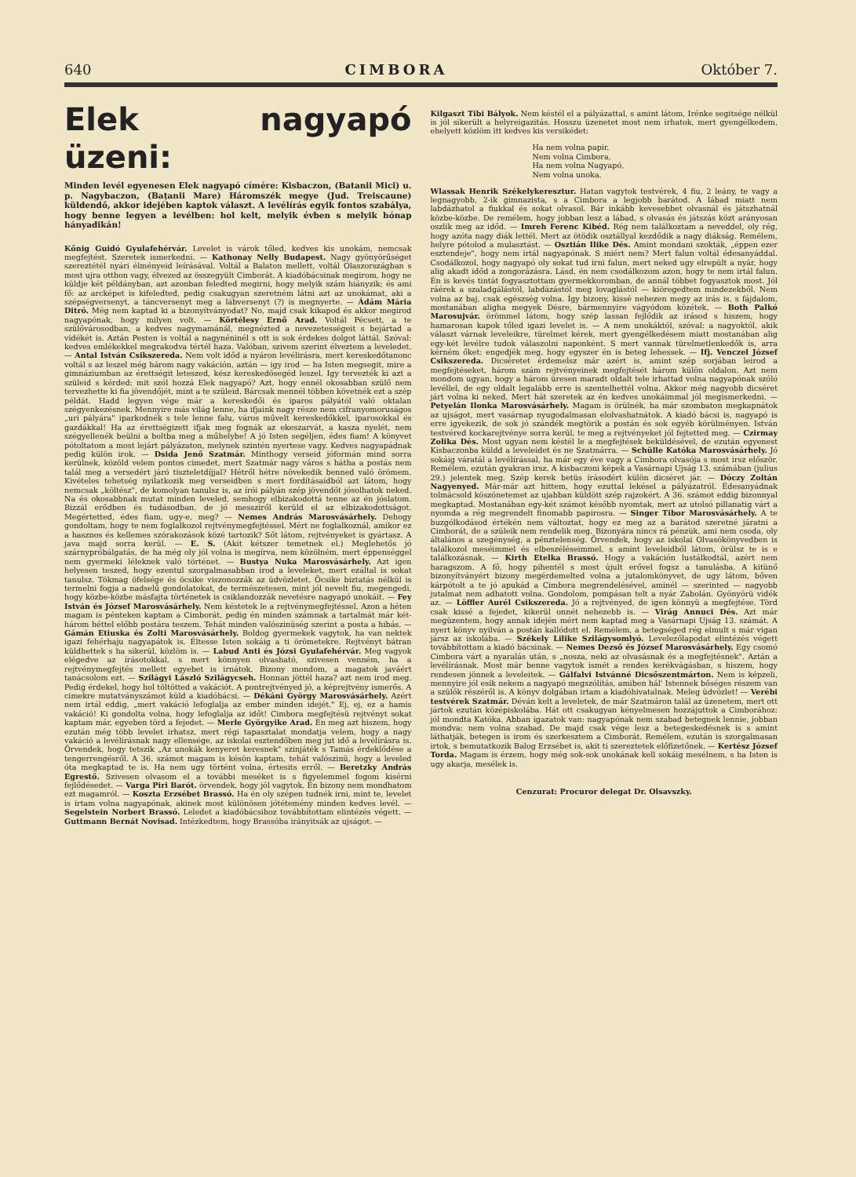640 CIMBORA Október 7.
Elek nagyapó üzeni:
Minden levél egyenesen Elek nagyapó címére: Kisbaczon, (Batanii Mici) u. p. Nagybaczon, (Bațanii Mare) Háromszék megye (Jud. Treiscaune) küldendő, akkor idejében kaptok választ. A levélírás egyik fontos szabálya, hogy benne legyen a levélben: hol kelt, melyik évben s melyik hónap hányadikán!
Kőnig Guidó Gyulafehérvár. Levelet is várok tőled, kedves kis unokám, nemcsak megfejtést. Szeretek ismerkedni. — Kathonay Nelly Budapest. Nagy gyönyörűséget szereztétél nyári élményeid leírásával. Voltál a Balaton mellett, voltál Olaszországban s most ujra otthon vagy, élvezed az összegyült Cimborát. A kiadóbácsinak megirom, hogy ne küldje két példányban, azt azonban feledted megirni, hogy melyik szám hiányzik; és ami fő: az arcképet is kifeledted, pedig csakugyan szeretném látni azt az unokámat, aki a szépségversenyt, a táncversenyt meg a lábversenyt (?) is megnyerte. — Ádám Mária Ditró. Még nem kaptad ki a bizonyítványodat? No, majd csak kikapod és akkor megirod nagyapónak, hogy milyen volt. — Körtélesy Ernő Arad. Voltál Pécsett, a te szülővárosodban, a kedves nagymamánál, megnézted a nevezetességeit s bejártad a vidékét is. Aztán Pesten is voltál a nagynéninél s ott is sok érdekes dolgot láttál. Szóval: kedves emlékekkel megrakodva tértél haza. Valóban, szivem szerint élveztem a leveledet. — Antal István Csikszereda. Nem volt időd a nyáron levélirásra, mert kereskedőtanonc voltál s az leszel még három nagy vakáción, aztán — igy irod — ha Isten megsegit, mire a gimnáziumban az érettségit leteszed, kész kereskedősegéd leszel. Igy tervezték ki azt a szüleid s kérded: mit szól hozzá Elek nagyapó? Azt, hogy ennél okosabban szülő nem tervezhette ki fia jövendőjét, mint a te szüleid. Bárcsak mennél többen követnék ezt a szép példát. Hadd legyen vége már a kereskedői és iparos pályától való oktalan szégyenkezésnek. Mennyire más világ lenne, ha ifjaink nagy része nem cifranyomoruságos „uri pályára" iparkodnék s tele lenne falu, város művelt kereskedőkkel, iparosokkal és gazdákkal! Ha az érettségizett ifjak meg fognák az ekeszarvát, a kasza nyelét, nem szégyellenék beülni a boltba meg a műhelybe! A jó Isten segéljen, édes fiam! A könyvet pótoltatom a most lejárt pályázaton, melynek szintén nyertese vagy. Kedves nagyapádnak pedig külön irok. — Dsida Jenő Szatmár. Minthogy verseid jóformán mind sorra kerülnek, közöld velem pontos cimedet, mert Szatmár nagy város s hátha a postás nem talál meg a versedért járó tiszteletdíjjal? Hétről hétre növekedik benned való örömem. Kivételes tehetség nyilatkozik meg verseidben s mert fordításaidból azt látom, hogy nemcsak „költész", de komolyan tanulsz is, az írói pályán szép jövendőt jósolhatok neked. Na és okosabbnak mutat minden leveled, semhogy elbizakodottá tenne az én jóslatom. Bizzál erődben és tudásodban, de jó messziről kerüld el az elbizakodottságot. Megértetted, édes fiam, ugy-e, meg? — Nemes András Marosvásárhely. Dehogy gondoltam, hogy te nem foglalkozol rejtvénymegfejtéssel. Mért ne foglalkoznál, amikor ez a hasznos és kellemes szórakozások közé tartozik? Sőt látom, rejtvényeket is gyártasz. A java majd sorra kerül. — E. S. (Akit kétszer temetnek el.) Meglehetős jó szárnypróbálgatás, de ha még oly jól volna is megírva, nem közölném, mert éppenséggel nem gyermeki léleknek való történet. — Bustya Nuka Marosvásárhely. Azt igen helyesen teszed, hogy ezentul szorgalmasabban irod a leveleket, mert ezáltal is sokat tanulsz. Tökmag öfelsége és öcsike viszonozzák az üdvözletet. Öcsike biztatás nélkül is termelni fogja a nadselű gondolatokat, de természetesen, mint jól nevelt fiu, megengedi, hogy közbe-közbe másfajta történetek is csiklandozzák nevetésre nagyapó unokáit. — Fey István és József Marosvásárhely. Nem késtetek le a rejtvénymegfejtéssel. Azon a héten magam is pénteken kaptam a Cimborát, pedig én minden számnak a tartalmát már két-három héttel előbb postára teszem. Tehát minden valószinüség szerint a posta a hibás. — Gámán Etiuska és Zolti Marosvásárhely. Boldog gyermekek vagytok, ha van nektek igazi fehérhaju nagyapátok is. Éltesse Isten sokáig a ti örömetekre. Rejtvényt bátran küldhettek s ha sikerül, közlöm is. — Labud Anti és Józsi Gyulafehérvár. Meg vagyok elégedve az írásotokkal, s mert könnyen olvasható, szivesen venném, ha a rejtvénymegfejtés mellett egyebet is irnátok. Bizony mondom, a magatok javáért tanácsolom ezt. — Szilágyi László Szilágycseh. Honnan jöttél haza? azt nem irod meg. Pedig érdekel, hogy hol töltötted a vakációt. A pontrejtvényed jó, a képrejtvény ismerős. A cimekre mutatványszámot küld a kiadóbácsi. — Dékáni György Marosvásárhely. Azért nem irtál eddig, „mert vakáció lefoglalja az ember minden idejét." Ej, ej, ez a hamis vakáció! Ki gondolta volna, hogy lefoglalja az időt! Cimbora megfejtésü rejtvényt sokat kaptam már, egyeben törd a fejedet. — Merle Györgyike Arad. Én meg azt hiszem, hogy ezután még több levelet irhatsz, mert régi tapasztalat mondatja velem, hogy a nagy vakáció a levélírásnak nagy ellensége, az iskolai esztendőben meg jut idő a levélírásra is. Örvendek, hogy tetszik „Az unokák kenyeret keresnek" szinjáték s Tamás érdeklődése a tengerrengésről. A 36. számot magam is késön kaptam, tehát valószinü, hogy a leveled óta megkaptad te is. Ha nem ugy történt volna, értesits erről. — Beretzky András Egrestő. Szivesen olvasom el a további meséket is s figyelemmel fogom kisérni fejlődésedet. — Varga Piri Barót. örvendek, hogy jól vagytok. Én bizony nem mondhatom ezt magamról. — Koszta Erzsébet Brassó. Ha én oly szépen tudnék irni, mint te, levelet is irtam volna nagyapónak, akinek most különösen jótétemény minden kedves levél. — Segelstein Norbert Brassó. Leledet a kiadóbácsihoz továbbítottam elintézés végett. — Guttmann Bernát Novisad. Intézkedtem, hogy Brassóba irányitsák az ujságot. —
Kilgaszt Tibi Bályok. Nem késtél el a pályázattal, s amint látom, Irénke segitsége nélkül is jól sikerült a helyreigazitás. Hosszu üzenetet most nem irhatok, mert gyengélkedem, ehelyett közlöm itt kedves kis versikédet:
Ha nem volna papir,
Nem volna Cimbora,
Ha nem volna Nagyapó,
Nem volna unoka.
Wlassak Henrik Székelykeresztur. Hatan vagytok testvérek, 4 fiu, 2 leány, te vagy a legnagyobb, 2-ik gimnazista, s a Cimbora a legjobb barátod. A lábad miatt nem labdázhatol a fiukkal és sokat olvasol. Bár inkább kevesebbet olvasnál és játszhatnál közbe-közbe. De remélem, hogy jobban lesz a lábad, s olvasás és játszás közt arányosan oszlik meg az időd. — Imreh Ferenc Kibéd. Rég nem találkoztam a neveddel, oly rég, hogy azóta nagy diák lettél. Mert az ötödik osztállyal kezdődik a nagy diákság. Remélem, helyre pótolod a mulasztást. — Osztián Ilike Dés. Amint mondani szokták, „éppen ezer esztendeje", hogy nem irtál nagyapónak. S miért nem? Mert falun voltál édesanyáddal. Csodálkozol, hogy nagyapó oly sokat tud irni falun, mert neked ugy elrepült a nyár, hogy alig akadt időd a zongorázásra. Lásd, én nem csodálkozom azon, hogy te nem irtál falun. Én is kevés tintát fogyasztottam gyermekkoromban, de annál többet fogyasztok most. Jól ráérek a szaladgálástól, labdázástól meg lovaglástól — kiöregedtem mindezekből. Nem volna az baj, csak egészség volna. Így bizony, kissé nehezen megy az irás is, s fájdalom, mostanában aligha megyek Désre, bármennyire vágyódom közétek. — Both Palkó Marosujvár. örömmel látom, hogy szép lassan fejlődik az irásod s hiszem, hogy hamarosan kapok tőled igazi levelet is. — A nem unokáktól, szóval: a nagyoktól, akik választ várnak leveleikre, türelmet kérek, mert gyengélkedésem miatt mostanában alig egy-két levélre tudok válaszolni naponként. S mert vannak türelmetlenkedők is, arra kérném őket: engedjék meg, hogy egyszer én is beteg lehessek. — Ifj. Venczel József Csikszereda. Dicséretet érdemelsz már azért is, amint szép sorjában leirod a megfejtéseket, három szám rejtvényeinek megfejtését három külön oldalon. Azt nem mondom ugyan, hogy a három üresen maradt oldalt tele irhattad volna nagyapónak szóló levéllel, de egy oldalt legalább erre is szentelhettél volna. Akkor még nagyobb dicséret járt volna ki neked. Mert hát szeretek az én kedves unokáimmal jól megismerkedni. — Petyelán Ilonka Marosvásárhely. Magam is örülnék, ha már szombaton megkapnátok az ujságot, mert vasárnap nyugodalmasan elolvashatnátok. A kiadó bácsi is, nagyapó is erre igyekezik, de sok jó szándék megtörik a postán és sok egyéb körülményen. István testvéred kockarejtvénye sorra kerül, te meg a rejtvényeket jól fejtetted meg. — Czirmay Zolika Dés. Most ugyan nem késtél le a megfejtések beküldésével, de ezután egyenest Kisbaczonba küldd a leveleidet és ne Szatmárra. — Schülle Katóka Marosvásárhely. Jó sokáig váratál a levélírással, ha már egy éve vagy a Cimbora olvasója s most irsz először. Remélem, ezután gyakran irsz. A kisbaczoni képek a Vasárnapi Ujság 13. számában (julius 29.) jelentek meg. Szép kerek betüs írásodért külön dicséret jár. — Dóczy Zoltán Nagyenyed. Már-már azt hittem, hogy ezuttal lekésel a pályázatról. Édesanyádnak tolmácsold köszönetemet az ujabban küldött szép rajzokért. A 36. számot eddig bizonnyal megkaptad. Mostanában egy-két számot később nyomtak, mert az utolsó pillanatig várt a nyomda a rég megrendelt finomabb papirosra. — Singer Tibor Marosvásárhely. A te buzgólkodásod értékén nem változtat, hogy ez meg az a barátod szeretné járatni a Cimborát, de a szüleik nem rendelik meg. Bizonyára nincs rá pénzük, ami nem csoda, oly általános a szegénység, a pénztelenség. Örvendek, hogy az iskolai Olvasókönyvedben is találkozol meséimmel és elbeszéléseimmel, s amint leveleidből látom, örülsz te is e találkozásnak. — Kirth Etelka Brassó. Hogy a vakáción lustálkodtál, azért nem haragszom. A fő, hogy pihentél s most újult erővel fogsz a tanulásba. A kitünő bizonyítványért bizony megérdemelted volna a jutalomkönyvet, de ugy látom, bőven kárpótolt a te jó apukád a Cimbora megrendelésével, aminél — szerinted — nagyobb jutalmat nem adhatott volna. Gondolom, pompásan telt a nyár Zabolán. Gyönyörü vidék az. — Löffler Aurél Csikszereda. Jó a rejtvényed, de igen könnyü a megfejtése. Törd csak kissé a fejedet, kikerül onnét nehezebb is. — Virág Annuci Dés. Azt már megüzentem, hogy annak idején mért nem kaptad meg a Vasárnapi Ujság 13. számát. A nyert könyv nyilván a postán kallódott el. Remélem, a betegséged rég elmult s már vigan jársz az iskolába. — Székely Lilike Szilágysomlyó. Levelezőlapodat elintézés végett továbbítottam a kiadó bácsinak. — Nemes Dezső és József Marosvásárhely. Egy csomó Cimbora várt a nyaralás után, s „nosza, neki az olvasásnak és a megfejtésnek". Aztán a levélírásnak. Most már benne vagytok ismét a rendes kerékvágásban, s hiszem, hogy rendesen jönnek a leveleitek. — Gálfalvi Istvánné Dicsőszentmárton. Nem is képzeli, mennyire jól esik nekem a nagyapó megszólítás, amiben hál' Istennek bőséges részem van a szülők részéről is. A könyv dolgában irtam a kiadóhivatalnak. Meleg üdvözlet! — Verébi testvérek Szatmár. Déván kelt a leveletek, de már Szatmáron talál az üzenetem, mert ott jártok ezután középiskolába. Hát ott csakugyan kényelmesen hozzájuttok a Cimborához: jól mondta Katóka. Abban igazatok van: nagyapónak nem szabad betegnek lennie, jobban mondva: nem volna szabad. De majd csak vége lesz a betegeskedésnek is s amint láthatják, betegen is irom és szerkesztem a Cimborát. Remélem, ezután is szorgalmasan irtok, s bemutatkozik Balog Erzsébet is, akit ti szereztetek előfizetőnek. — Kertész József Torda. Magam is érzem, hogy még sok-sok unokának kell sokáig mesélnem, s ha Isten is ugy akarja, mesélek is.
Cenzurat: Procuror delegat Dr. Olsavszky.